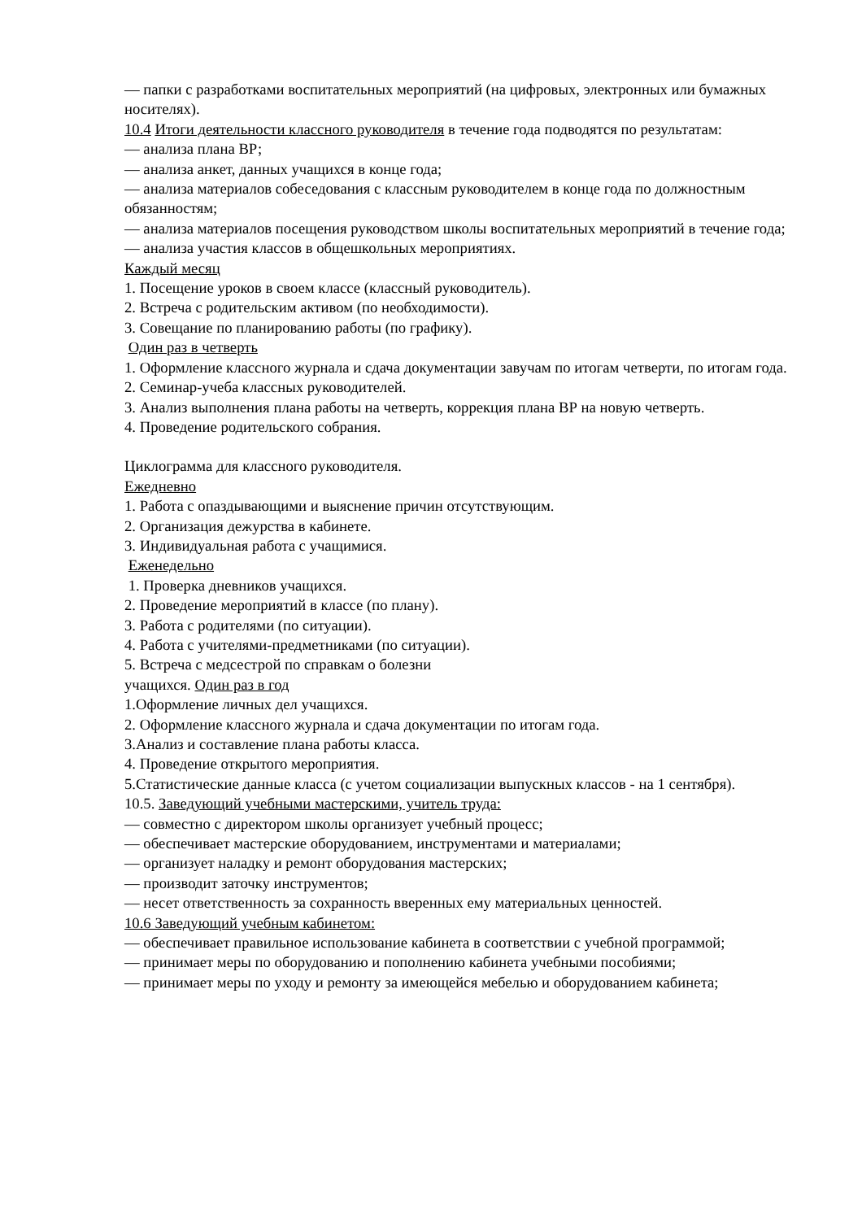— папки с разработками воспитательных мероприятий (на цифровых, электронных или бумажных носителях).
10.4 Итоги деятельности классного руководителя в течение года подводятся по результатам:
— анализа плана ВР;
— анализа анкет, данных учащихся в конце года;
— анализа материалов собеседования с классным руководителем в конце года по должностным обязанностям;
— анализа материалов посещения руководством школы воспитательных мероприятий в течение года;
— анализа участия классов в общешкольных мероприятиях.
Каждый месяц
1. Посещение уроков в своем классе (классный руководитель).
2. Встреча с родительским активом (по необходимости).
3. Совещание по планированию работы (по графику).
Один раз в четверть
1. Оформление классного журнала и сдача документации завучам по итогам четверти, по итогам года.
2. Семинар-учеба классных руководителей.
3. Анализ выполнения плана работы на четверть, коррекция плана ВР на новую четверть.
4. Проведение родительского собрания.
Циклограмма для классного руководителя.
Ежедневно
1. Работа с опаздывающими и выяснение причин отсутствующим.
2. Организация дежурства в кабинете.
3. Индивидуальная работа с учащимися.
Еженедельно
1. Проверка дневников учащихся.
2. Проведение мероприятий в классе (по плану).
3. Работа с родителями (по ситуации).
4. Работа с учителями-предметниками (по ситуации).
5. Встреча с медсестрой по справкам о болезни
учащихся. Один раз в год
1.Оформление личных дел учащихся.
2. Оформление классного журнала и сдача документации по итогам года.
3.Анализ и составление плана работы класса.
4. Проведение открытого мероприятия.
5.Статистические данные класса (с учетом социализации выпускных классов - на 1 сентября).
10.5. Заведующий учебными мастерскими, учитель труда:
— совместно с директором школы организует учебный процесс;
— обеспечивает мастерские оборудованием, инструментами и материалами;
— организует наладку и ремонт оборудования мастерских;
— производит заточку инструментов;
— несет ответственность за сохранность вверенных ему материальных ценностей.
10.6 Заведующий учебным кабинетом:
— обеспечивает правильное использование кабинета в соответствии с учебной программой;
— принимает меры по оборудованию и пополнению кабинета учебными пособиями;
— принимает меры по уходу и ремонту за имеющейся мебелью и оборудованием кабинета;